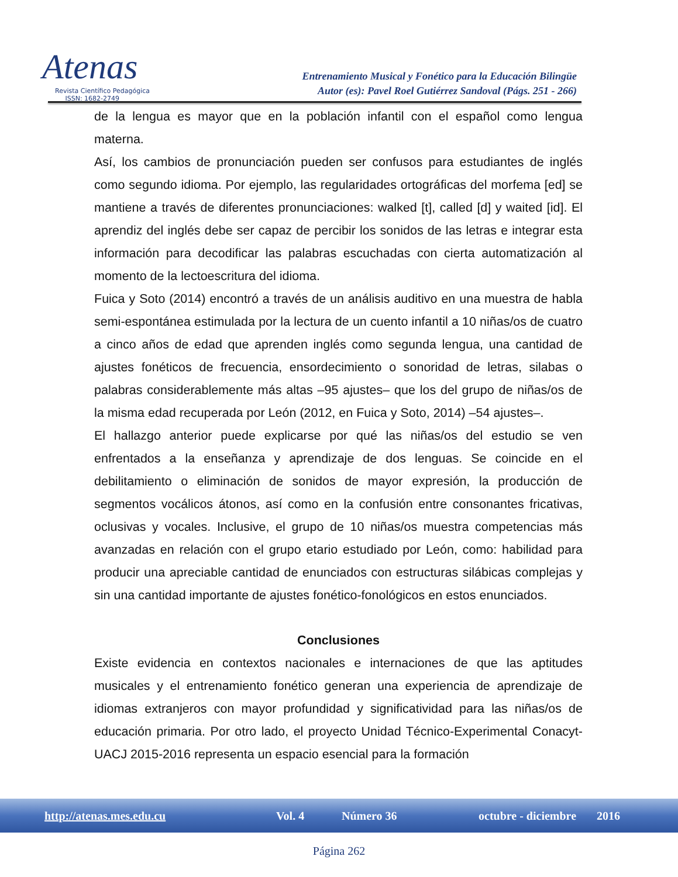Atenas
Revista Científico Pedagógica
ISSN: 1682-2749
Entrenamiento Musical y Fonético para la Educación Bilingüe
Autor (es): Pavel Roel Gutiérrez Sandoval (Págs. 251 - 266)
de la lengua es mayor que en la población infantil con el español como lengua materna.
Así, los cambios de pronunciación pueden ser confusos para estudiantes de inglés como segundo idioma. Por ejemplo, las regularidades ortográficas del morfema [ed] se mantiene a través de diferentes pronunciaciones: walked [t], called [d] y waited [id]. El aprendiz del inglés debe ser capaz de percibir los sonidos de las letras e integrar esta información para decodificar las palabras escuchadas con cierta automatización al momento de la lectoescritura del idioma.
Fuica y Soto (2014) encontró a través de un análisis auditivo en una muestra de habla semi-espontánea estimulada por la lectura de un cuento infantil a 10 niñas/os de cuatro a cinco años de edad que aprenden inglés como segunda lengua, una cantidad de ajustes fonéticos de frecuencia, ensordecimiento o sonoridad de letras, silabas o palabras considerablemente más altas –95 ajustes– que los del grupo de niñas/os de la misma edad recuperada por León (2012, en Fuica y Soto, 2014) –54 ajustes–.
El hallazgo anterior puede explicarse por qué las niñas/os del estudio se ven enfrentados a la enseñanza y aprendizaje de dos lenguas. Se coincide en el debilitamiento o eliminación de sonidos de mayor expresión, la producción de segmentos vocálicos átonos, así como en la confusión entre consonantes fricativas, oclusivas y vocales. Inclusive, el grupo de 10 niñas/os muestra competencias más avanzadas en relación con el grupo etario estudiado por León, como: habilidad para producir una apreciable cantidad de enunciados con estructuras silábicas complejas y sin una cantidad importante de ajustes fonético-fonológicos en estos enunciados.
Conclusiones
Existe evidencia en contextos nacionales e internaciones de que las aptitudes musicales y el entrenamiento fonético generan una experiencia de aprendizaje de idiomas extranjeros con mayor profundidad y significatividad para las niñas/os de educación primaria. Por otro lado, el proyecto Unidad Técnico-Experimental Conacyt-UACJ 2015-2016 representa un espacio esencial para la formación
http://atenas.mes.edu.cu Vol. 4 Número 36 octubre - diciembre 2016
Página 262